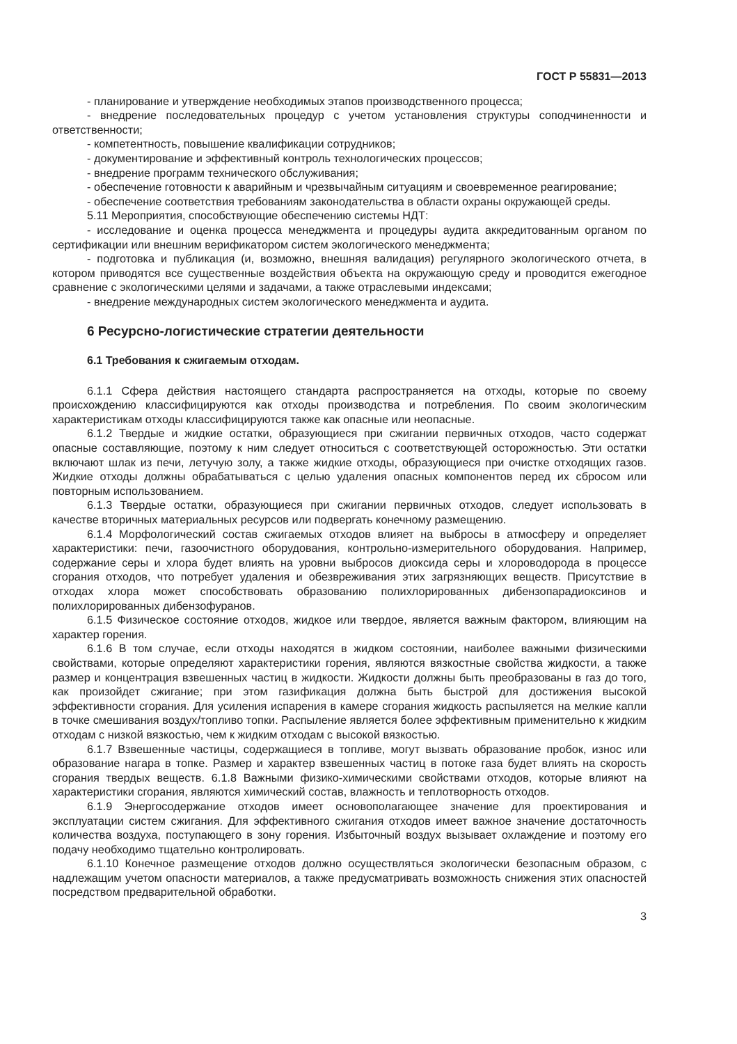ГОСТ Р 55831—2013
- планирование и утверждение необходимых этапов производственного процесса;
- внедрение последовательных процедур с учетом установления структуры соподчиненности и ответственности;
- компетентность, повышение квалификации сотрудников;
- документирование и эффективный контроль технологических процессов;
- внедрение программ технического обслуживания;
- обеспечение готовности к аварийным и чрезвычайным ситуациям и своевременное реагирование;
- обеспечение соответствия требованиям законодательства в области охраны окружающей среды.
5.11 Мероприятия, способствующие обеспечению системы НДТ:
- исследование и оценка процесса менеджмента и процедуры аудита аккредитованным органом по сертификации или внешним верификатором систем экологического менеджмента;
- подготовка и публикация (и, возможно, внешняя валидация) регулярного экологического отчета, в котором приводятся все существенные воздействия объекта на окружающую среду и проводится ежегодное сравнение с экологическими целями и задачами, а также отраслевыми индексами;
- внедрение международных систем экологического менеджмента и аудита.
6 Ресурсно-логистические стратегии деятельности
6.1 Требования к сжигаемым отходам.
6.1.1 Сфера действия настоящего стандарта распространяется на отходы, которые по своему происхождению классифицируются как отходы производства и потребления. По своим экологическим характеристикам отходы классифицируются также как опасные или неопасные.
6.1.2 Твердые и жидкие остатки, образующиеся при сжигании первичных отходов, часто содержат опасные составляющие, поэтому к ним следует относиться с соответствующей осторожностью. Эти остатки включают шлак из печи, летучую золу, а также жидкие отходы, образующиеся при очистке отходящих газов. Жидкие отходы должны обрабатываться с целью удаления опасных компонентов перед их сбросом или повторным использованием.
6.1.3 Твердые остатки, образующиеся при сжигании первичных отходов, следует использовать в качестве вторичных материальных ресурсов или подвергать конечному размещению.
6.1.4 Морфологический состав сжигаемых отходов влияет на выбросы в атмосферу и определяет характеристики: печи, газоочистного оборудования, контрольно-измерительного оборудования. Например, содержание серы и хлора будет влиять на уровни выбросов диоксида серы и хлороводорода в процессе сгорания отходов, что потребует удаления и обезвреживания этих загрязняющих веществ. Присутствие в отходах хлора может способствовать образованию полихлорированных дибензопарадиоксинов и полихлорированных дибензофуранов.
6.1.5 Физическое состояние отходов, жидкое или твердое, является важным фактором, влияющим на характер горения.
6.1.6 В том случае, если отходы находятся в жидком состоянии, наиболее важными физическими свойствами, которые определяют характеристики горения, являются вязкостные свойства жидкости, а также размер и концентрация взвешенных частиц в жидкости. Жидкости должны быть преобразованы в газ до того, как произойдет сжигание; при этом газификация должна быть быстрой для достижения высокой эффективности сгорания. Для усиления испарения в камере сгорания жидкость распыляется на мелкие капли в точке смешивания воздух/топливо топки. Распыление является более эффективным применительно к жидким отходам с низкой вязкостью, чем к жидким отходам с высокой вязкостью.
6.1.7 Взвешенные частицы, содержащиеся в топливе, могут вызвать образование пробок, износ или образование нагара в топке. Размер и характер взвешенных частиц в потоке газа будет влиять на скорость сгорания твердых веществ. 6.1.8 Важными физико-химическими свойствами отходов, которые влияют на характеристики сгорания, являются химический состав, влажность и теплотворность отходов.
6.1.9 Энергосодержание отходов имеет основополагающее значение для проектирования и эксплуатации систем сжигания. Для эффективного сжигания отходов имеет важное значение достаточность количества воздуха, поступающего в зону горения. Избыточный воздух вызывает охлаждение и поэтому его подачу необходимо тщательно контролировать.
6.1.10 Конечное размещение отходов должно осуществляться экологически безопасным образом, с надлежащим учетом опасности материалов, а также предусматривать возможность снижения этих опасностей посредством предварительной обработки.
3